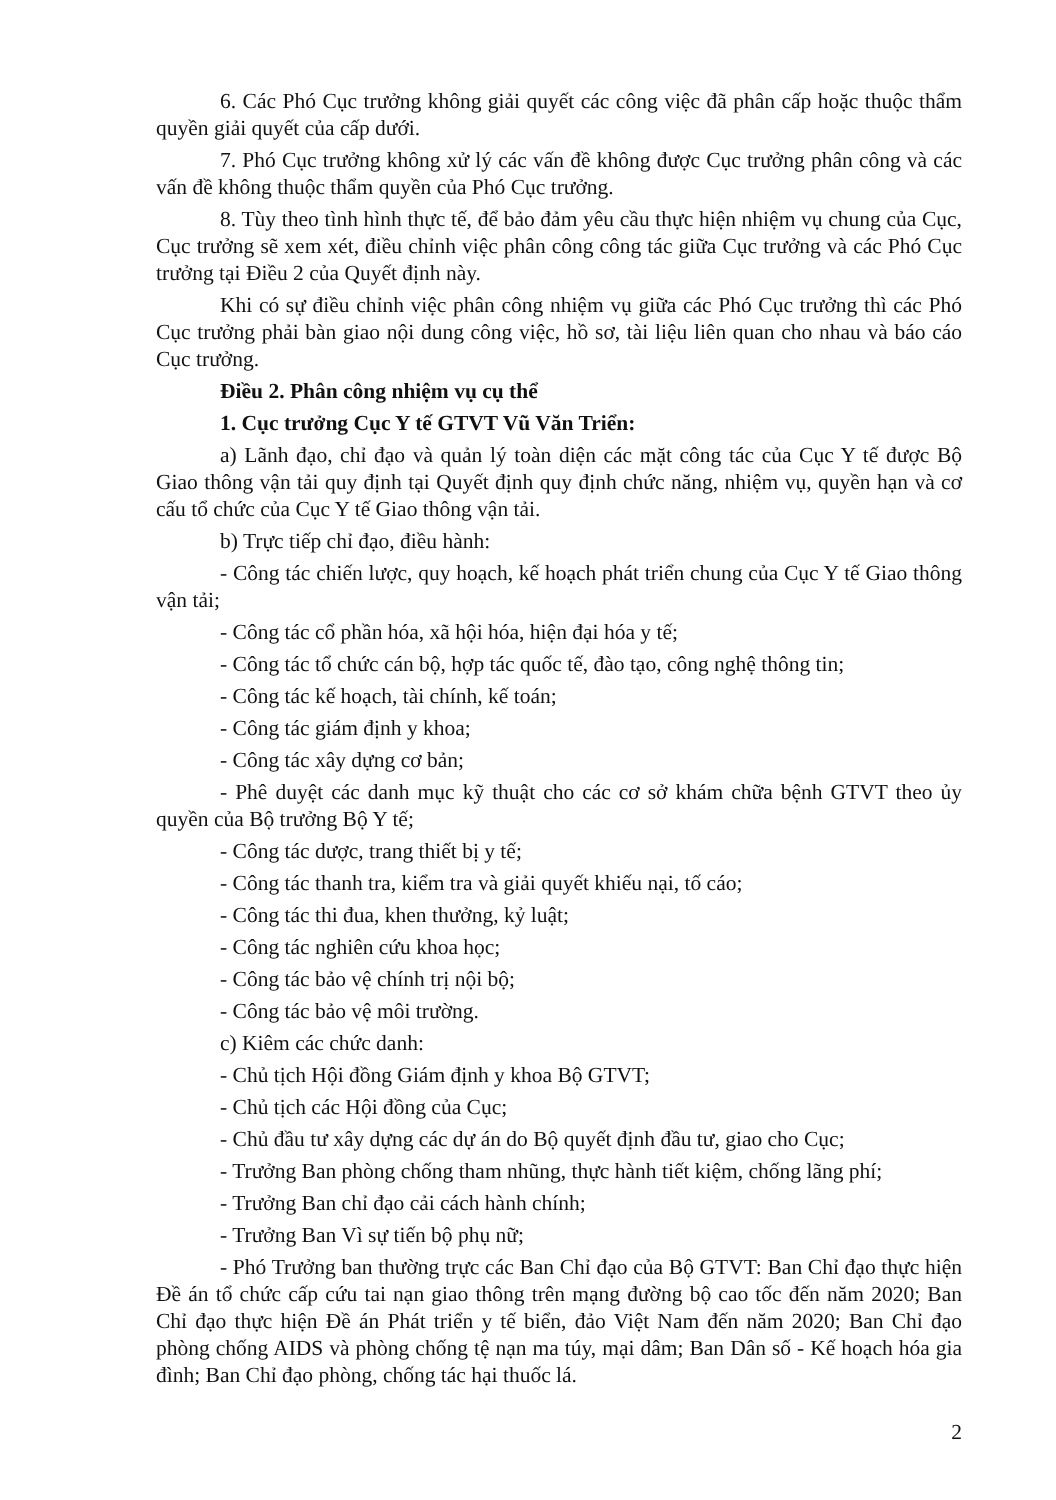6. Các Phó Cục trưởng không giải quyết các công việc đã phân cấp hoặc thuộc thẩm quyền giải quyết của cấp dưới.
7. Phó Cục trưởng không xử lý các vấn đề không được Cục trưởng phân công và các vấn đề không thuộc thẩm quyền của Phó Cục trưởng.
8. Tùy theo tình hình thực tế, để bảo đảm yêu cầu thực hiện nhiệm vụ chung của Cục, Cục trưởng sẽ xem xét, điều chỉnh việc phân công công tác giữa Cục trưởng và các Phó Cục trưởng tại Điều 2 của Quyết định này.
Khi có sự điều chỉnh việc phân công nhiệm vụ giữa các Phó Cục trưởng thì các Phó Cục trưởng phải bàn giao nội dung công việc, hồ sơ, tài liệu liên quan cho nhau và báo cáo Cục trưởng.
Điều 2. Phân công nhiệm vụ cụ thể
1. Cục trưởng Cục Y tế GTVT Vũ Văn Triển:
a) Lãnh đạo, chỉ đạo và quản lý toàn diện các mặt công tác của Cục Y tế được Bộ Giao thông vận tải quy định tại Quyết định quy định chức năng, nhiệm vụ, quyền hạn và cơ cấu tổ chức của Cục Y tế Giao thông vận tải.
b) Trực tiếp chỉ đạo, điều hành:
- Công tác chiến lược, quy hoạch, kế hoạch phát triển chung của Cục Y tế Giao thông vận tải;
- Công tác cổ phần hóa, xã hội hóa, hiện đại hóa y tế;
- Công tác tổ chức cán bộ, hợp tác quốc tế, đào tạo, công nghệ thông tin;
- Công tác kế hoạch, tài chính, kế toán;
- Công tác giám định y khoa;
- Công tác xây dựng cơ bản;
- Phê duyệt các danh mục kỹ thuật cho các cơ sở khám chữa bệnh GTVT theo ủy quyền của Bộ trưởng Bộ Y tế;
- Công tác dược, trang thiết bị y tế;
- Công tác thanh tra, kiểm tra và giải quyết khiếu nại, tố cáo;
- Công tác thi đua, khen thưởng, kỷ luật;
- Công tác nghiên cứu khoa học;
- Công tác bảo vệ chính trị nội bộ;
- Công tác bảo vệ môi trường.
c) Kiêm các chức danh:
- Chủ tịch Hội đồng Giám định y khoa Bộ GTVT;
- Chủ tịch các Hội đồng của Cục;
- Chủ đầu tư xây dựng các dự án do Bộ quyết định đầu tư, giao cho Cục;
- Trưởng Ban phòng chống tham nhũng, thực hành tiết kiệm, chống lãng phí;
- Trưởng Ban chỉ đạo cải cách hành chính;
- Trưởng Ban Vì sự tiến bộ phụ nữ;
- Phó Trưởng ban thường trực các Ban Chỉ đạo của Bộ GTVT: Ban Chỉ đạo thực hiện Đề án tổ chức cấp cứu tai nạn giao thông trên mạng đường bộ cao tốc đến năm 2020; Ban Chỉ đạo thực hiện Đề án Phát triển y tế biển, đảo Việt Nam đến năm 2020; Ban Chỉ đạo phòng chống AIDS và phòng chống tệ nạn ma túy, mại dâm; Ban Dân số - Kế hoạch hóa gia đình; Ban Chỉ đạo phòng, chống tác hại thuốc lá.
2